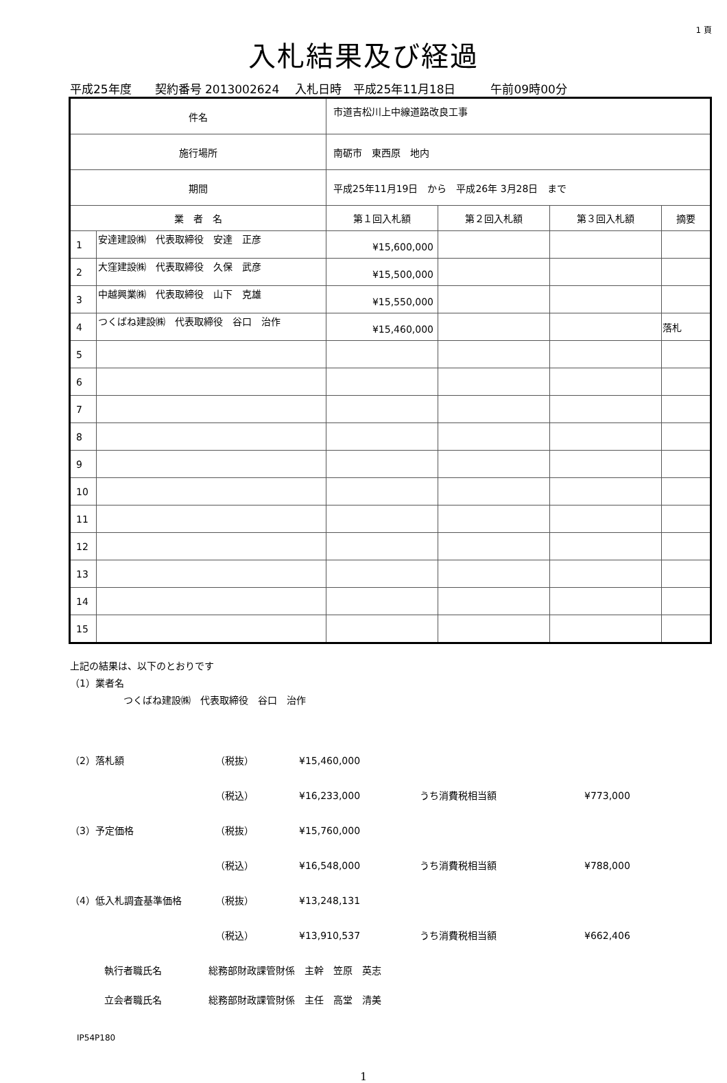1 頁
入札結果及び経過
平成25年度　　契約番号 2013002624　 入札日時　平成25年11月18日　　　午前09時00分
| 件名 | | 市道吉松川上中線道路改良工事 | | | | |
| 施行場所 | | 南砺市 東西原 地内 | | | | |
| 期間 | | 平成25年11月19日 から 平成26年 3月28日 まで | | | | |
| 業 者 名 | | | 第１回入札額 | 第２回入札額 | 第３回入札額 | 摘要 |
| 1 | 安達建設㈱ 代表取締役 安達 正彦 | | ¥15,600,000 | | | |
| 2 | 大窪建設㈱ 代表取締役 久保 武彦 | | ¥15,500,000 | | | |
| 3 | 中越興業㈱ 代表取締役 山下 克雄 | | ¥15,550,000 | | | |
| 4 | つくばね建設㈱ 代表取締役 谷口 治作 | | ¥15,460,000 | | | 落札 |
| 5 | | | | | | |
| 6 | | | | | | |
| 7 | | | | | | |
| 8 | | | | | | |
| 9 | | | | | | |
| 10 | | | | | | |
| 11 | | | | | | |
| 12 | | | | | | |
| 13 | | | | | | |
| 14 | | | | | | |
| 15 | | | | | | |
上記の結果は、以下のとおりです
（1）業者名
つくばね建設㈱　代表取締役　谷口　治作
（2）落札額 （税抜） ¥15,460,000
（税込） ¥16,233,000 うち消費税相当額 ¥773,000
（3）予定価格 （税抜） ¥15,760,000
（税込） ¥16,548,000 うち消費税相当額 ¥788,000
（4）低入札調査基準価格 （税抜） ¥13,248,131
（税込） ¥13,910,537 うち消費税相当額 ¥662,406
執行者職氏名 総務部財政課管財係　主幹　笠原　英志
立会者職氏名 総務部財政課管財係　主任　高堂　清美
IP54P180
1